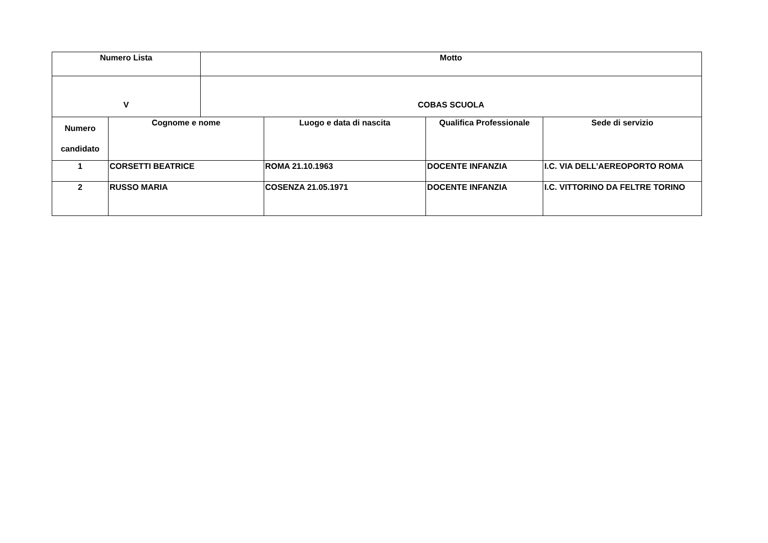| Numero Lista | | Motto | | | |
| --- | --- | --- | --- | --- | --- |
| V | | COBAS SCUOLA | | | |
| Numero candidato | Cognome e nome | | Luogo e data di nascita | Qualifica Professionale | Sede di servizio |
| 1 | CORSETTI BEATRICE | | ROMA 21.10.1963 | DOCENTE INFANZIA | I.C. VIA DELL’AEREOPORTO ROMA |
| 2 | RUSSO MARIA | | COSENZA 21.05.1971 | DOCENTE INFANZIA | I.C. VITTORINO DA FELTRE TORINO |